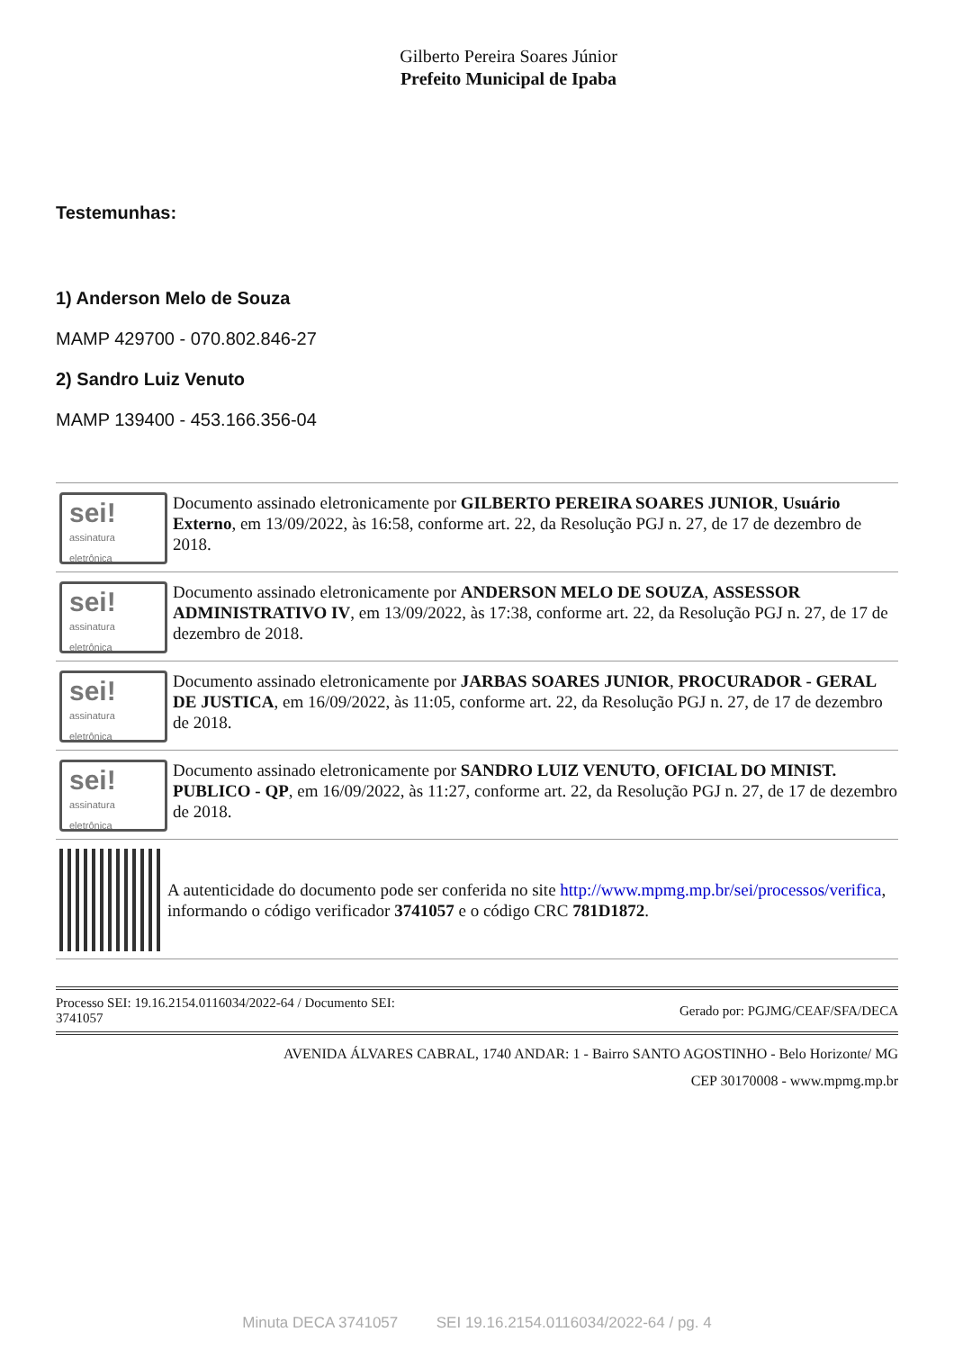Gilberto Pereira Soares Júnior
Prefeito Municipal de Ipaba
Testemunhas:
1) Anderson Melo de Souza
MAMP 429700 - 070.802.846-27
2) Sandro Luiz Venuto
MAMP 139400 - 453.166.356-04
sei!
assinatura eletrônica
Documento assinado eletronicamente por GILBERTO PEREIRA SOARES JUNIOR, Usuário Externo, em 13/09/2022, às 16:58, conforme art. 22, da Resolução PGJ n. 27, de 17 de dezembro de 2018.
sei!
assinatura eletrônica
Documento assinado eletronicamente por ANDERSON MELO DE SOUZA, ASSESSOR ADMINISTRATIVO IV, em 13/09/2022, às 17:38, conforme art. 22, da Resolução PGJ n. 27, de 17 de dezembro de 2018.
sei!
assinatura eletrônica
Documento assinado eletronicamente por JARBAS SOARES JUNIOR, PROCURADOR - GERAL DE JUSTICA, em 16/09/2022, às 11:05, conforme art. 22, da Resolução PGJ n. 27, de 17 de dezembro de 2018.
sei!
assinatura eletrônica
Documento assinado eletronicamente por SANDRO LUIZ VENUTO, OFICIAL DO MINIST. PUBLICO - QP, em 16/09/2022, às 11:27, conforme art. 22, da Resolução PGJ n. 27, de 17 de dezembro de 2018.
A autenticidade do documento pode ser conferida no site http://www.mpmg.mp.br/sei/processos/verifica, informando o código verificador 3741057 e o código CRC 781D1872.
Processo SEI: 19.16.2154.0116034/2022-64 / Documento SEI:
3741057
Gerado por: PGJMG/CEAF/SFA/DECA
AVENIDA ÁLVARES CABRAL, 1740 ANDAR: 1 - Bairro SANTO AGOSTINHO - Belo Horizonte/ MG
CEP 30170008 - www.mpmg.mp.br
Minuta DECA 3741057 SEI 19.16.2154.0116034/2022-64 / pg. 4